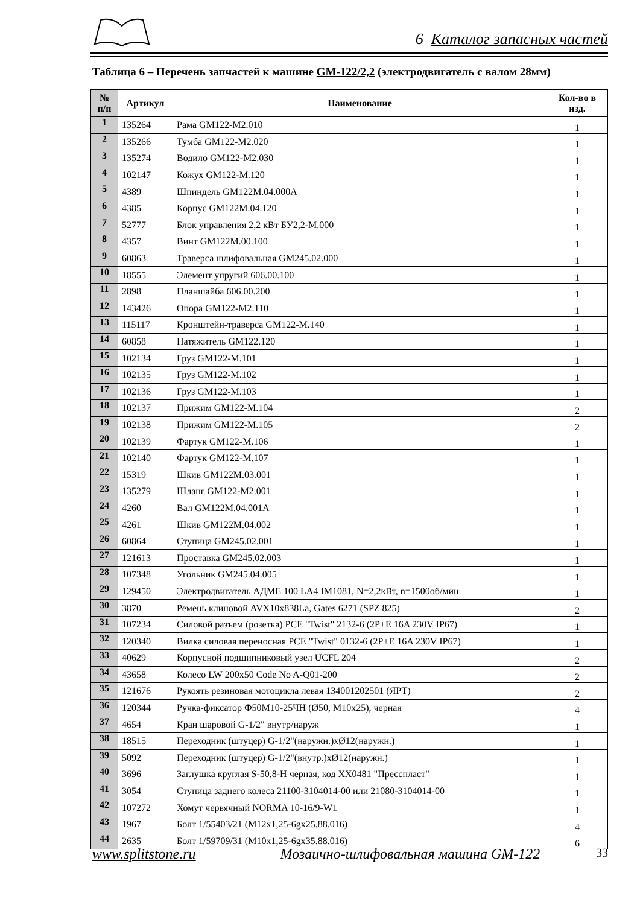6 Каталог запасных частей
Таблица 6 – Перечень запчастей к машине GM-122/2,2 (электродвигатель с валом 28мм)
| № п/п | Артикул | Наименование | Кол-во в изд. |
| --- | --- | --- | --- |
| 1 | 135264 | Рама GM122-M2.010 | 1 |
| 2 | 135266 | Тумба GM122-M2.020 | 1 |
| 3 | 135274 | Водило GM122-M2.030 | 1 |
| 4 | 102147 | Кожух GM122-M.120 | 1 |
| 5 | 4389 | Шпиндель GM122M.04.000A | 1 |
| 6 | 4385 | Корпус GM122M.04.120 | 1 |
| 7 | 52777 | Блок управления 2,2 кВт БУ2,2-М.000 | 1 |
| 8 | 4357 | Винт GM122M.00.100 | 1 |
| 9 | 60863 | Траверса шлифовальная GM245.02.000 | 1 |
| 10 | 18555 | Элемент упругий 606.00.100 | 1 |
| 11 | 2898 | Планшайба 606.00.200 | 1 |
| 12 | 143426 | Опора GM122-M2.110 | 1 |
| 13 | 115117 | Кронштейн-траверса GM122-M.140 | 1 |
| 14 | 60858 | Натяжитель GM122.120 | 1 |
| 15 | 102134 | Груз GM122-M.101 | 1 |
| 16 | 102135 | Груз GM122-M.102 | 1 |
| 17 | 102136 | Груз GM122-M.103 | 1 |
| 18 | 102137 | Прижим GM122-M.104 | 2 |
| 19 | 102138 | Прижим GM122-M.105 | 2 |
| 20 | 102139 | Фартук GM122-M.106 | 1 |
| 21 | 102140 | Фартук GM122-M.107 | 1 |
| 22 | 15319 | Шкив GM122M.03.001 | 1 |
| 23 | 135279 | Шланг GM122-M2.001 | 1 |
| 24 | 4260 | Вал GM122M.04.001A | 1 |
| 25 | 4261 | Шкив GM122M.04.002 | 1 |
| 26 | 60864 | Ступица GM245.02.001 | 1 |
| 27 | 121613 | Проставка GM245.02.003 | 1 |
| 28 | 107348 | Угольник GM245.04.005 | 1 |
| 29 | 129450 | Электродвигатель АДМЕ 100 LA4 IM1081, N=2,2кВт, n=1500об/мин | 1 |
| 30 | 3870 | Ремень клиновой AVX10x838La, Gates 6271 (SPZ 825) | 2 |
| 31 | 107234 | Силовой разъем (розетка) PCE "Twist" 2132-6 (2P+E 16A 230V IP67) | 1 |
| 32 | 120340 | Вилка силовая переносная PCE "Twist" 0132-6 (2P+E 16A 230V IP67) | 1 |
| 33 | 40629 | Корпусной подшипниковый узел UCFL 204 | 2 |
| 34 | 43658 | Колесо LW 200x50 Code No A-Q01-200 | 2 |
| 35 | 121676 | Рукоять резиновая мотоцикла левая 134001202501 (ЯРТ) | 2 |
| 36 | 120344 | Ручка-фиксатор Ф50М10-25ЧН (Ø50, М10х25), черная | 4 |
| 37 | 4654 | Кран шаровой G-1/2" внутр/наруж | 1 |
| 38 | 18515 | Переходник (штуцер) G-1/2"(наружн.)хØ12(наружн.) | 1 |
| 39 | 5092 | Переходник (штуцер) G-1/2"(внутр.)хØ12(наружн.) | 1 |
| 40 | 3696 | Заглушка круглая S-50,8-H черная, код XX0481 "Пресспласт" | 1 |
| 41 | 3054 | Ступица заднего колеса 21100-3104014-00 или 21080-3104014-00 | 1 |
| 42 | 107272 | Хомут червячный NORMA 10-16/9-W1 | 1 |
| 43 | 1967 | Болт 1/55403/21 (M12x1,25-6gx25.88.016) | 4 |
| 44 | 2635 | Болт 1/59709/31 (M10x1,25-6gx35.88.016) | 6 |
www.splitstone.ru Мозаично-шлифовальная машина GM-122 33